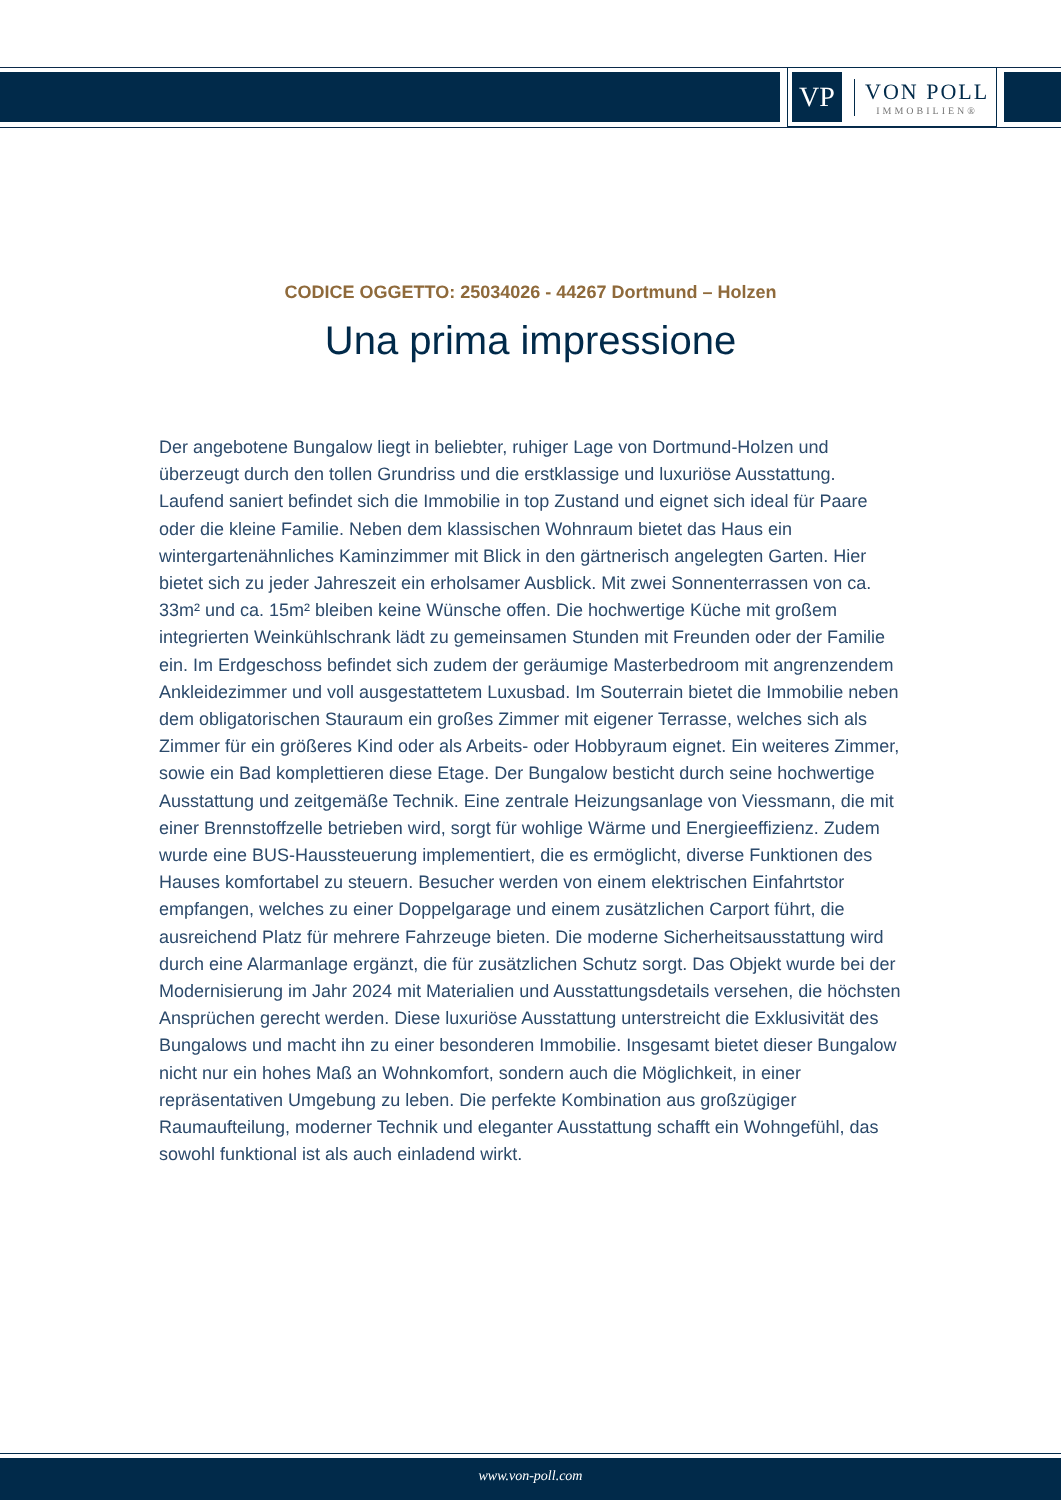VP
VON POLL
IMMOBILIEN®
CODICE OGGETTO: 25034026 - 44267 Dortmund – Holzen
Una prima impressione
Der angebotene Bungalow liegt in beliebter, ruhiger Lage von Dortmund-Holzen und überzeugt durch den tollen Grundriss und die erstklassige und luxuriöse Ausstattung. Laufend saniert befindet sich die Immobilie in top Zustand und eignet sich ideal für Paare oder die kleine Familie. Neben dem klassischen Wohnraum bietet das Haus ein wintergartenähnliches Kaminzimmer mit Blick in den gärtnerisch angelegten Garten. Hier bietet sich zu jeder Jahreszeit ein erholsamer Ausblick. Mit zwei Sonnenterrassen von ca. 33m² und ca. 15m² bleiben keine Wünsche offen. Die hochwertige Küche mit großem integrierten Weinkühlschrank lädt zu gemeinsamen Stunden mit Freunden oder der Familie ein. Im Erdgeschoss befindet sich zudem der geräumige Masterbedroom mit angrenzendem Ankleidezimmer und voll ausgestattetem Luxusbad. Im Souterrain bietet die Immobilie neben dem obligatorischen Stauraum ein großes Zimmer mit eigener Terrasse, welches sich als Zimmer für ein größeres Kind oder als Arbeits- oder Hobbyraum eignet. Ein weiteres Zimmer, sowie ein Bad komplettieren diese Etage. Der Bungalow besticht durch seine hochwertige Ausstattung und zeitgemäße Technik. Eine zentrale Heizungsanlage von Viessmann, die mit einer Brennstoffzelle betrieben wird, sorgt für wohlige Wärme und Energieeffizienz. Zudem wurde eine BUS-Haussteuerung implementiert, die es ermöglicht, diverse Funktionen des Hauses komfortabel zu steuern. Besucher werden von einem elektrischen Einfahrtstor empfangen, welches zu einer Doppelgarage und einem zusätzlichen Carport führt, die ausreichend Platz für mehrere Fahrzeuge bieten. Die moderne Sicherheitsausstattung wird durch eine Alarmanlage ergänzt, die für zusätzlichen Schutz sorgt. Das Objekt wurde bei der Modernisierung im Jahr 2024 mit Materialien und Ausstattungsdetails versehen, die höchsten Ansprüchen gerecht werden. Diese luxuriöse Ausstattung unterstreicht die Exklusivität des Bungalows und macht ihn zu einer besonderen Immobilie. Insgesamt bietet dieser Bungalow nicht nur ein hohes Maß an Wohnkomfort, sondern auch die Möglichkeit, in einer repräsentativen Umgebung zu leben. Die perfekte Kombination aus großzügiger Raumaufteilung, moderner Technik und eleganter Ausstattung schafft ein Wohngefühl, das sowohl funktional ist als auch einladend wirkt.
www.von-poll.com